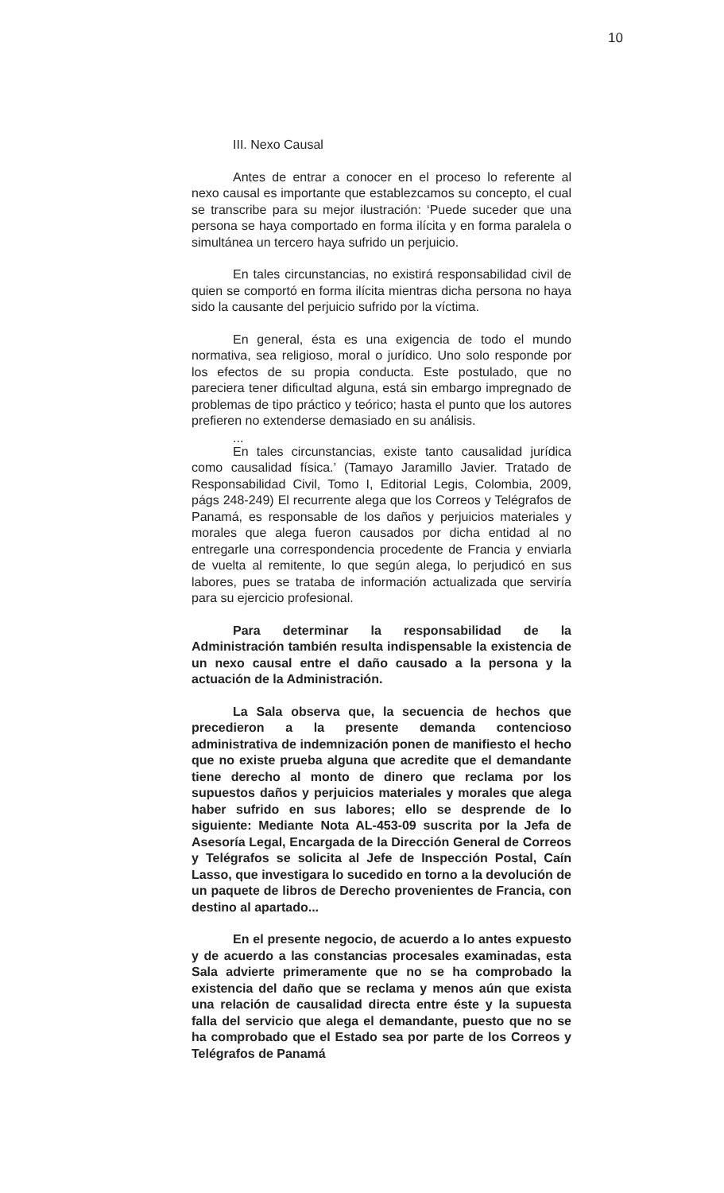10
III. Nexo Causal
Antes de entrar a conocer en el proceso lo referente al nexo causal es importante que establezcamos su concepto, el cual se transcribe para su mejor ilustración: ‘Puede suceder que una persona se haya comportado en forma ilícita y en forma paralela o simultánea un tercero haya sufrido un perjuicio.
En tales circunstancias, no existirá responsabilidad civil de quien se comportó en forma ilícita mientras dicha persona no haya sido la causante del perjuicio sufrido por la víctima.
En general, ésta es una exigencia de todo el mundo normativa, sea religioso, moral o jurídico. Uno solo responde por los efectos de su propia conducta. Este postulado, que no pareciera tener dificultad alguna, está sin embargo impregnado de problemas de tipo práctico y teórico; hasta el punto que los autores prefieren no extenderse demasiado en su análisis.
...
En tales circunstancias, existe tanto causalidad jurídica como causalidad física.’ (Tamayo Jaramillo Javier. Tratado de Responsabilidad Civil, Tomo I, Editorial Legis, Colombia, 2009, págs 248-249) El recurrente alega que los Correos y Telégrafos de Panamá, es responsable de los daños y perjuicios materiales y morales que alega fueron causados por dicha entidad al no entregarle una correspondencia procedente de Francia y enviarla de vuelta al remitente, lo que según alega, lo perjudicó en sus labores, pues se trataba de información actualizada que serviría para su ejercicio profesional.
Para determinar la responsabilidad de la Administración también resulta indispensable la existencia de un nexo causal entre el daño causado a la persona y la actuación de la Administración.
La Sala observa que, la secuencia de hechos que precedieron a la presente demanda contencioso administrativa de indemnización ponen de manifiesto el hecho que no existe prueba alguna que acredite que el demandante tiene derecho al monto de dinero que reclama por los supuestos daños y perjuicios materiales y morales que alega haber sufrido en sus labores; ello se desprende de lo siguiente: Mediante Nota AL-453-09 suscrita por la Jefa de Asesoría Legal, Encargada de la Dirección General de Correos y Telégrafos se solicita al Jefe de Inspección Postal, Caín Lasso, que investigara lo sucedido en torno a la devolución de un paquete de libros de Derecho provenientes de Francia, con destino al apartado...
En el presente negocio, de acuerdo a lo antes expuesto y de acuerdo a las constancias procesales examinadas, esta Sala advierte primeramente que no se ha comprobado la existencia del daño que se reclama y menos aún que exista una relación de causalidad directa entre éste y la supuesta falla del servicio que alega el demandante, puesto que no se ha comprobado que el Estado sea por parte de los Correos y Telégrafos de Panamá